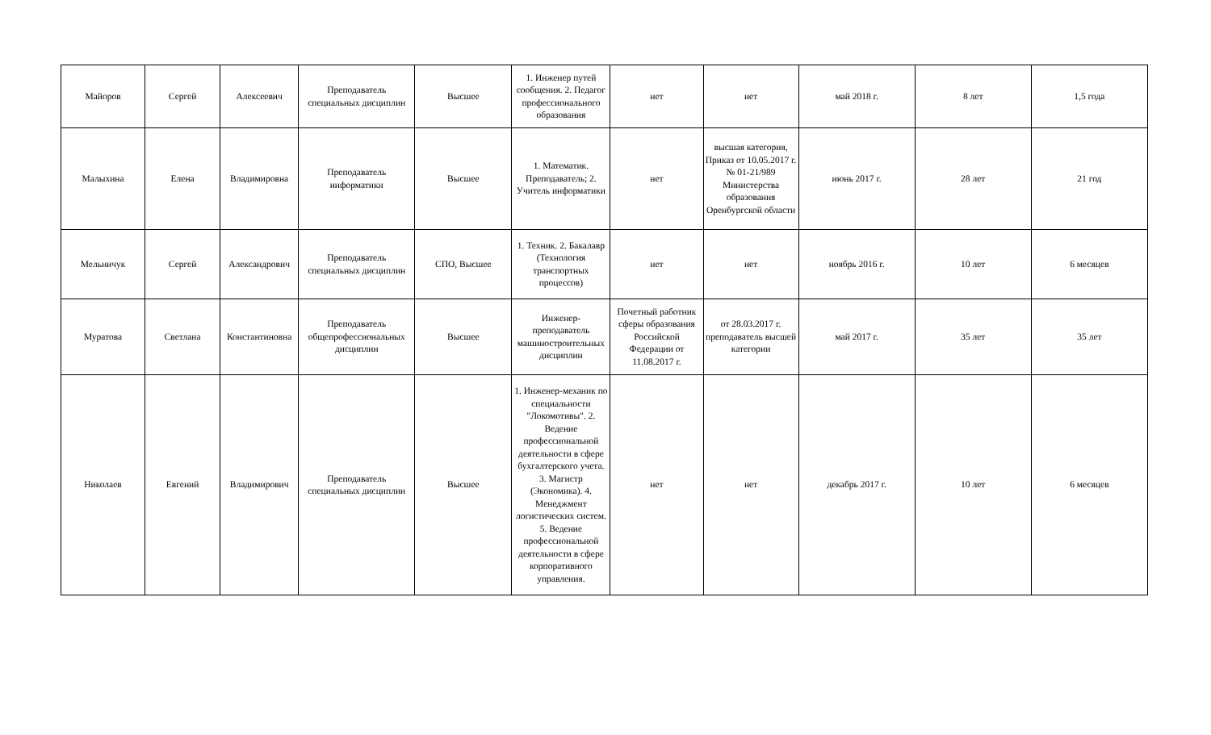| Майоров | Сергей | Алексеевич | Преподаватель специальных дисциплин | Высшее | 1. Инженер путей сообщения. 2. Педагог профессионального образования | нет | нет | май 2018 г. | 8 лет | 1,5 года |
| Малыхина | Елена | Владимировна | Преподаватель информатики | Высшее | 1. Математик. Преподаватель; 2. Учитель информатики | нет | высшая категория, Приказ от 10.05.2017 г. № 01-21/989 Министерства образования Оренбургской области | июнь 2017 г. | 28 лет | 21 год |
| Мельничук | Сергей | Александрович | Преподаватель специальных дисциплин | СПО, Высшее | 1. Техник. 2. Бакалавр (Технология транспортных процессов) | нет | нет | ноябрь 2016 г. | 10 лет | 6 месяцев |
| Муратова | Светлана | Константиновна | Преподаватель общепрофессиональных дисциплин | Высшее | Инженер-преподаватель машиностроительных дисциплин | Почетный работник сферы образования Российской Федерации от 11.08.2017 г. | от 28.03.2017 г. преподаватель высшей категории | май 2017 г. | 35 лет | 35 лет |
| Николаев | Евгений | Владимирович | Преподаватель специальных дисциплин | Высшее | 1. Инженер-механик по специальности "Локомотивы". 2. Ведение профессиональной деятельности в сфере бухгалтерского учета. 3. Магистр (Экономика). 4. Менеджмент логистических систем. 5. Ведение профессиональной деятельности в сфере корпоративного управления. | нет | нет | декабрь 2017 г. | 10 лет | 6 месяцев |